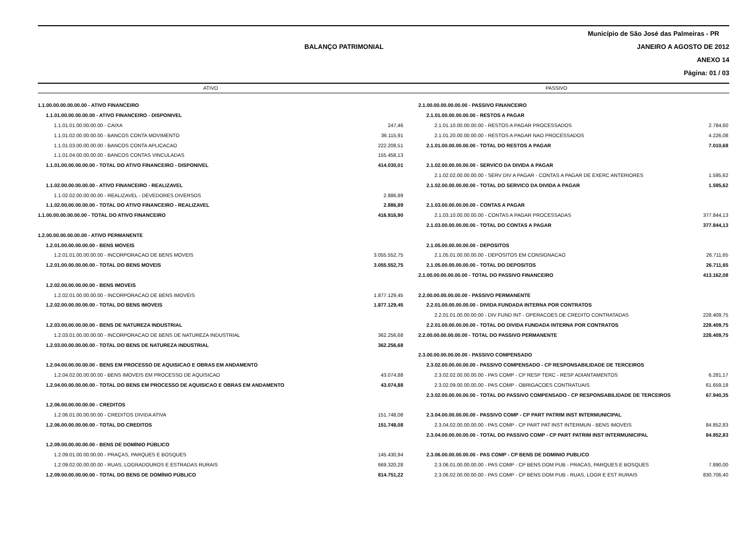Município de São José das Palmeiras - PR
BALANÇO PATRIMONIAL
JANEIRO A AGOSTO DE 2012
ANEXO 14
Página: 01 / 03
ATIVO
PASSIVO
| 1.1.00.00.00.00.00.00 - ATIVO FINANCEIRO | | 2.1.00.00.00.00.00.00 - PASSIVO FINANCEIRO | |
| 1.1.01.00.00.00.00.00 - ATIVO FINANCEIRO - DISPONIVEL | | 2.1.01.00.00.00.00.00 - RESTOS A PAGAR | |
| 1.1.01.01.00.00.00.00 - CAIXA | 247,46 | 2.1.01.10.00.00.00.00 - RESTOS A PAGAR PROCESSADOS | 2.784,60 |
| 1.1.01.02.00.00.00.00 - BANCOS CONTA MOVIMENTO | 36.115,91 | 2.1.01.20.00.00.00.00 - RESTOS A PAGAR NAO PROCESSADOS | 4.226,08 |
| 1.1.01.03.00.00.00.00 - BANCOS CONTA APLICACAO | 222.208,51 | 2.1.01.00.00.00.00.00 - TOTAL DO RESTOS A PAGAR | 7.010,68 |
| 1.1.01.04.00.00.00.00 - BANCOS CONTAS VINCULADAS | 155.458,13 | | |
| 1.1.01.00.00.00.00.00 - TOTAL DO ATIVO FINANCEIRO - DISPONIVEL | 414.030,01 | 2.1.02.00.00.00.00.00 - SERVICO DA DIVIDA A PAGAR | |
| | | 2.1.02.02.00.00.00.00 - SERV DIV A PAGAR - CONTAS A PAGAR DE EXERC ANTERIORES | 1.595,62 |
| 1.1.02.00.00.00.00.00 - ATIVO FINANCEIRO - REALIZAVEL | | 2.1.02.00.00.00.00.00 - TOTAL DO SERVICO DA DIVIDA A PAGAR | 1.595,62 |
| 1.1.02.02.00.00.00.00 - REALIZAVEL - DEVEDORES DIVERSOS | 2.886,89 | | |
| 1.1.02.00.00.00.00.00 - TOTAL DO ATIVO FINANCEIRO - REALIZAVEL | 2.886,89 | 2.1.03.00.00.00.00.00 - CONTAS A PAGAR | |
| 1.1.00.00.00.00.00.00 - TOTAL DO ATIVO FINANCEIRO | 416.916,90 | 2.1.03.10.00.00.00.00 - CONTAS A PAGAR PROCESSADAS | 377.844,13 |
| | | 2.1.03.00.00.00.00.00 - TOTAL DO CONTAS A PAGAR | 377.844,13 |
| 1.2.00.00.00.00.00.00 - ATIVO PERMANENTE | | | |
| 1.2.01.00.00.00.00.00 - BENS MOVEIS | | 2.1.05.00.00.00.00.00 - DEPOSITOS | |
| 1.2.01.01.00.00.00.00 - INCORPORACAO DE BENS MOVEIS | 3.055.552,75 | 2.1.05.01.00.00.00.00 - DEPOSITOS EM CONSIGNACAO | 26.711,65 |
| 1.2.01.00.00.00.00.00 - TOTAL DO BENS MOVEIS | 3.055.552,75 | 2.1.05.00.00.00.00.00 - TOTAL DO DEPOSITOS | 26.711,65 |
| | | 2.1.00.00.00.00.00.00 - TOTAL DO PASSIVO FINANCEIRO | 413.162,08 |
| 1.2.02.00.00.00.00.00 - BENS IMOVEIS | | | |
| 1.2.02.01.00.00.00.00 - INCORPORACAO DE BENS IMOVEIS | 1.877.129,45 | 2.2.00.00.00.00.00.00 - PASSIVO PERMANENTE | |
| 1.2.02.00.00.00.00.00 - TOTAL DO BENS IMOVEIS | 1.877.129,45 | 2.2.01.00.00.00.00.00 - DIVIDA FUNDADA INTERNA POR CONTRATOS | |
| | | 2.2.01.01.00.00.00.00 - DIV FUND INT - OPERACOES DE CREDITO CONTRATADAS | 228.409,75 |
| 1.2.03.00.00.00.00.00 - BENS DE NATUREZA INDUSTRIAL | | 2.2.01.00.00.00.00.00 - TOTAL DO DIVIDA FUNDADA INTERNA POR CONTRATOS | 228.409,75 |
| 1.2.03.01.00.00.00.00 - INCORPORACAO DE BENS DE NATUREZA INDUSTRIAL | 362.256,68 | 2.2.00.00.00.00.00.00 - TOTAL DO PASSIVO PERMANENTE | 228.409,75 |
| 1.2.03.00.00.00.00.00 - TOTAL DO BENS DE NATUREZA INDUSTRIAL | 362.256,68 | | |
| | | 2.3.00.00.00.00.00.00 - PASSIVO COMPENSADO | |
| 1.2.04.00.00.00.00.00 - BENS EM PROCESSO DE AQUISICAO E OBRAS EM ANDAMENTO | | 2.3.02.00.00.00.00.00 - PASSIVO COMPENSADO - CP RESPONSABILIDADE DE TERCEIROS | |
| 1.2.04.02.00.00.00.00 - BENS IMOVEIS EM PROCESSO DE AQUISICAO | 43.074,88 | 2.3.02.02.00.00.00.00 - PAS COMP - CP RESP TERC - RESP ADIANTAMENTOS | 6.281,17 |
| 1.2.04.00.00.00.00.00 - TOTAL DO BENS EM PROCESSO DE AQUISICAO E OBRAS EM ANDAMENTO | 43.074,88 | 2.3.02.09.00.00.00.00 - PAS COMP - OBRIGACOES CONTRATUAIS | 61.659,18 |
| | | 2.3.02.00.00.00.00.00 - TOTAL DO PASSIVO COMPENSADO - CP RESPONSABILIDADE DE TERCEIROS | 67.940,35 |
| 1.2.06.00.00.00.00.00 - CREDITOS | | | |
| 1.2.06.01.00.00.00.00 - CREDITOS DIVIDA ATIVA | 151.748,08 | 2.3.04.00.00.00.00.00 - PASSIVO COMP - CP PART PATRIM INST INTERMUNICIPAL | |
| 1.2.06.00.00.00.00.00 - TOTAL DO CREDITOS | 151.748,08 | 2.3.04.02.00.00.00.00 - PAS COMP - CP PART PAT INST INTERMUN - BENS IMOVEIS | 84.852,83 |
| | | 2.3.04.00.00.00.00.00 - TOTAL DO PASSIVO COMP - CP PART PATRIM INST INTERMUNICIPAL | 84.852,83 |
| 1.2.09.00.00.00.00.00 - BENS DE DOMÍNIO PÚBLICO | | | |
| 1.2.09.01.00.00.00.00 - PRAÇAS, PARQUES E BOSQUES | 145.430,94 | 2.3.06.00.00.00.00.00 - PAS COMP - CP BENS DE DOMINIO PUBLICO | |
| 1.2.09.02.00.00.00.00 - RUAS, LOGRADOUROS E ESTRADAS RURAIS | 669.320,28 | 2.3.06.01.00.00.00.00 - PAS COMP - CP BENS DOM PUB - PRACAS, PARQUES E BOSQUES | 7.890,00 |
| 1.2.09.00.00.00.00.00 - TOTAL DO BENS DE DOMÍNIO PÚBLICO | 814.751,22 | 2.3.06.02.00.00.00.00 - PAS COMP - CP BENS DOM PUB - RUAS, LOGR E EST RURAIS | 830.706,40 |